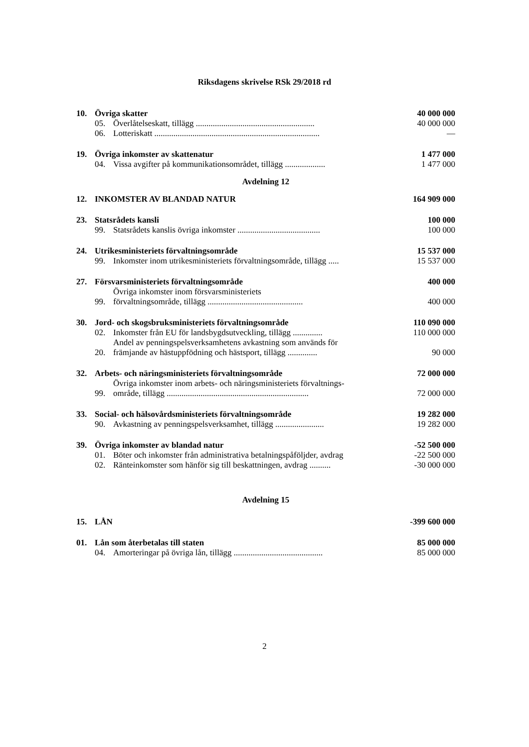Riksdagens skrivelse RSk 29/2018 rd
| 10. | Övriga skatter | | 40 000 000 |
| | 05. | Överlåtelseskatt, tillägg ........................................................ | 40 000 000 |
| | 06. | Lotteriskatt .............................................................................. | — |
| 19. | Övriga inkomster av skattenatur | | 1 477 000 |
| | 04. | Vissa avgifter på kommunikationsområdet, tillägg ................... | 1 477 000 |
| Avdelning 12 | | | |
| 12. | INKOMSTER AV BLANDAD NATUR | | 164 909 000 |
| 23. | Statsrådets kansli | | 100 000 |
| | 99. | Statsrådets kanslis övriga inkomster ....................................... | 100 000 |
| 24. | Utrikesministeriets förvaltningsområde | | 15 537 000 |
| | 99. | Inkomster inom utrikesministeriets förvaltningsområde, tillägg ..... | 15 537 000 |
| 27. | Försvarsministeriets förvaltningsområde | | 400 000 |
| | 99. | Övriga inkomster inom försvarsministeriets förvaltningsområde, tillägg ............................................. | 400 000 |
| 30. | Jord- och skogsbruksministeriets förvaltningsområde | | 110 090 000 |
| | 02. | Inkomster från EU för landsbygdsutveckling, tillägg .............. | 110 000 000 |
| | 20. | Andel av penningspelsverksamhetens avkastning som används för främjande av hästuppfödning och hästsport, tillägg .............. | 90 000 |
| 32. | Arbets- och näringsministeriets förvaltningsområde | | 72 000 000 |
| | 99. | Övriga inkomster inom arbets- och näringsministeriets förvaltnings- område, tillägg ................................................................... | 72 000 000 |
| 33. | Social- och hälsovårdsministeriets förvaltningsområde | | 19 282 000 |
| | 90. | Avkastning av penningspelsverksamhet, tillägg ....................... | 19 282 000 |
| 39. | Övriga inkomster av blandad natur | | -52 500 000 |
| | 01. | Böter och inkomster från administrativa betalningspåföljder, avdrag | -22 500 000 |
| | 02. | Ränteinkomster som hänför sig till beskattningen, avdrag .......... | -30 000 000 |
| Avdelning 15 | | | |
| 15. | LÅN | | -399 600 000 |
| 01. | Lån som återbetalas till staten | | 85 000 000 |
| | 04. | Amorteringar på övriga lån, tillägg .......................................... | 85 000 000 |
2